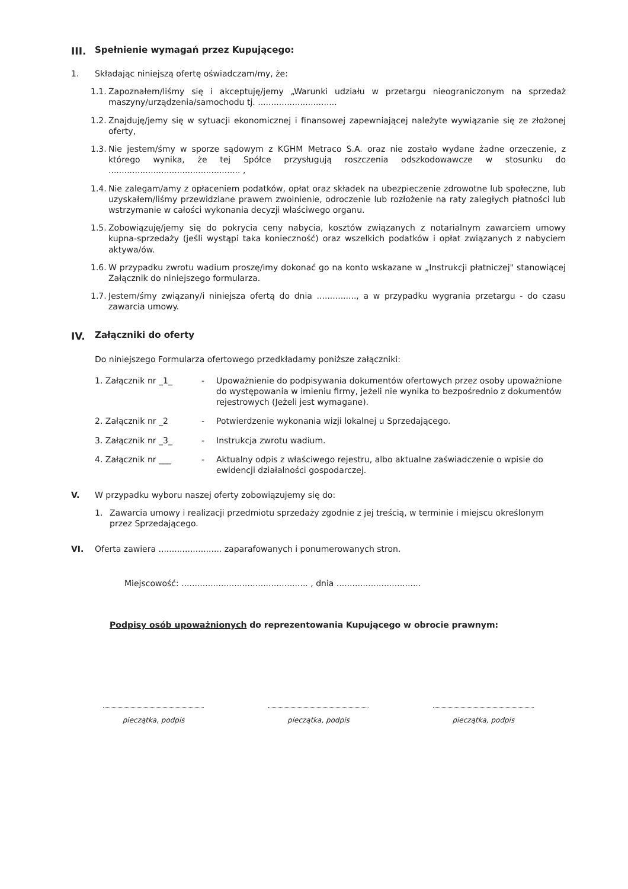III. Spełnienie wymagań przez Kupującego:
1. Składając niniejszą ofertę oświadczam/my, że:
1.1.
Zapoznałem/liśmy się i akceptuję/jemy „Warunki udziału w przetargu nieograniczonym na sprzedaż maszyny/urządzenia/samochodu tj. ..............................
1.2.
Znajduję/jemy się w sytuacji ekonomicznej i finansowej zapewniającej należyte wywiązanie się ze złożonej oferty,
1.3.
Nie jestem/śmy w sporze sądowym z KGHM Metraco S.A. oraz nie zostało wydane żadne orzeczenie, z którego wynika, że tej Spółce przysługują roszczenia odszkodowawcze w stosunku do .................................................. ,
1.4.
Nie zalegam/amy z opłaceniem podatków, opłat oraz składek na ubezpieczenie zdrowotne lub społeczne, lub uzyskałem/liśmy przewidziane prawem zwolnienie, odroczenie lub rozłożenie na raty zaległych płatności lub wstrzymanie w całości wykonania decyzji właściwego organu.
1.5.
Zobowiązuję/jemy się do pokrycia ceny nabycia, kosztów związanych z notarialnym zawarciem umowy kupna-sprzedaży (jeśli wystąpi taka konieczność) oraz wszelkich podatków i opłat związanych z nabyciem aktywa/ów.
1.6.
W przypadku zwrotu wadium proszę/imy dokonać go na konto wskazane w „Instrukcji płatniczej" stanowiącej Załącznik do niniejszego formularza.
1.7.
Jestem/śmy związany/i niniejsza ofertą do dnia ..............., a w przypadku wygrania przetargu - do czasu zawarcia umowy.
IV. Załączniki do oferty
Do niniejszego Formularza ofertowego przedkładamy poniższe załączniki:
1. Załącznik nr _1_ - Upoważnienie do podpisywania dokumentów ofertowych przez osoby upoważnione do występowania w imieniu firmy, jeżeli nie wynika to bezpośrednio z dokumentów rejestrowych (Jeżeli jest wymagane).
2. Załącznik nr _2 - Potwierdzenie wykonania wizji lokalnej u Sprzedającego.
3. Załącznik nr _3_ - Instrukcja zwrotu wadium.
4. Załącznik nr ___ - Aktualny odpis z właściwego rejestru, albo aktualne zaświadczenie o wpisie do ewidencji działalności gospodarczej.
V. W przypadku wyboru naszej oferty zobowiązujemy się do:
1. Zawarcia umowy i realizacji przedmiotu sprzedaży zgodnie z jej treścią, w terminie i miejscu określonym przez Sprzedającego.
VI. Oferta zawiera ........................ zaparafowanych i ponumerowanych stron.
Miejscowość: ................................................ , dnia ................................
Podpisy osób upoważnionych do reprezentowania Kupującego w obrocie prawnym:
pieczątka, podpis pieczątka, podpis pieczątka, podpis